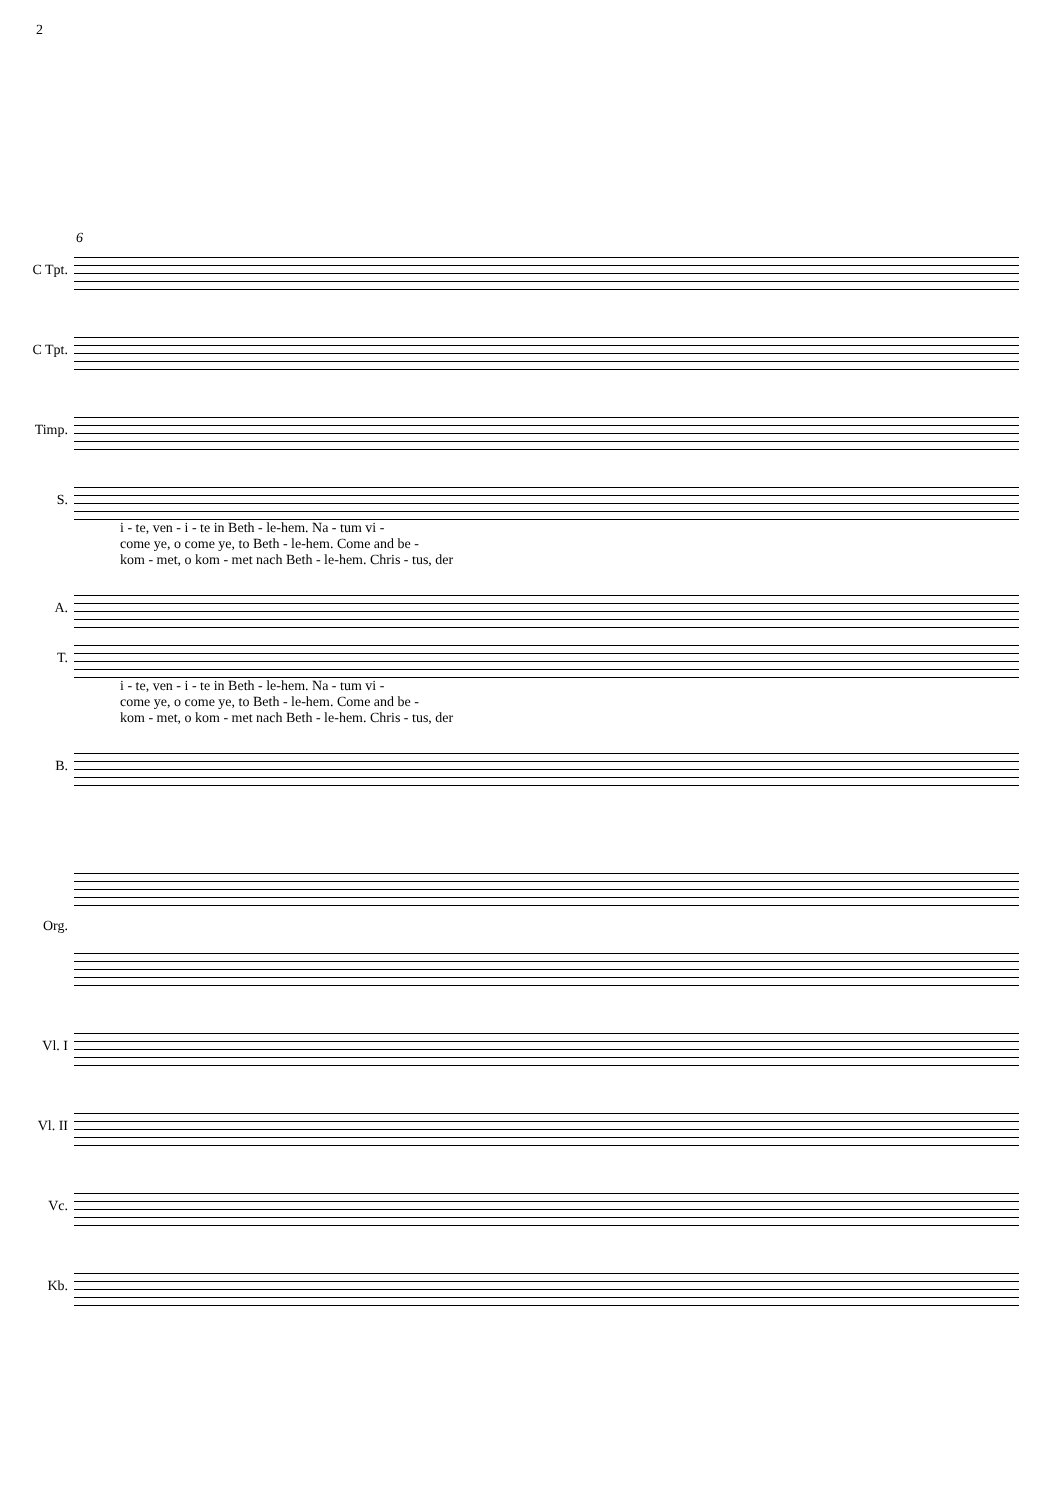2
6
C Tpt.
C Tpt.
Timp.
S.
i - te, ven - i - te in Beth - le-hem. Na - tum vi -
come ye, o come ye, to Beth - le-hem. Come and be -
kom - met, o kom - met nach Beth - le-hem. Chris - tus, der
A.
T.
i - te, ven - i - te in Beth - le-hem. Na - tum vi -
come ye, o come ye, to Beth - le-hem. Come and be -
kom - met, o kom - met nach Beth - le-hem. Chris - tus, der
B.
Org.
Vl. I
Vl. II
Vc.
Kb.